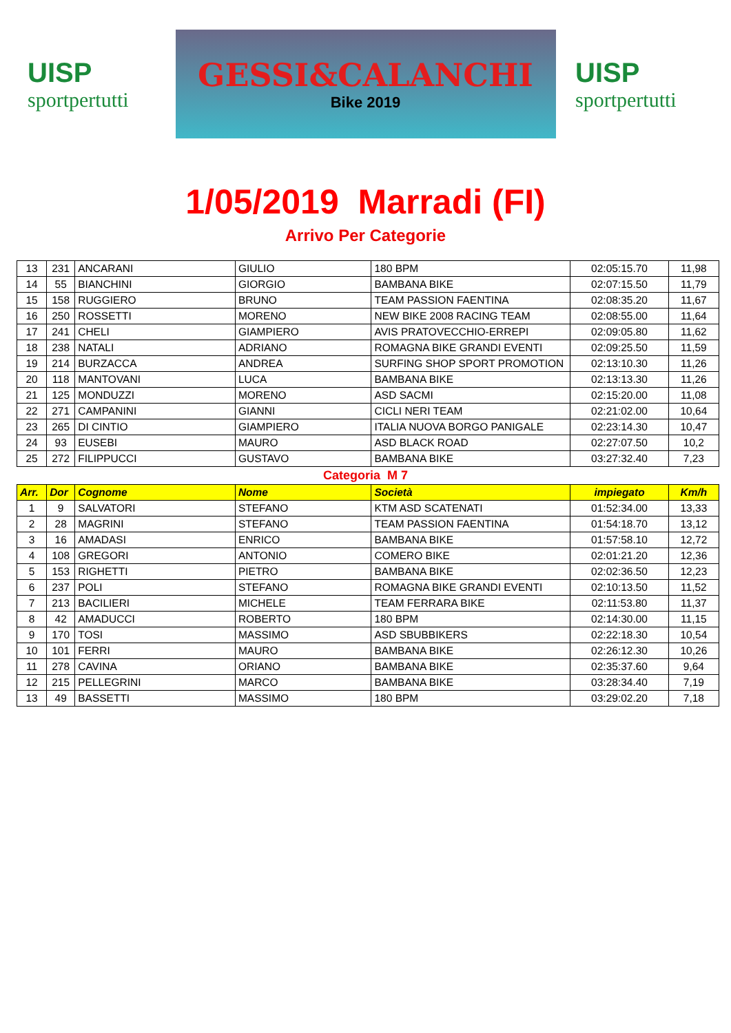UISP
sportpertutti
GESSI&CALANCHI
Bike 2019
UISP
sportpertutti
1/05/2019 Marradi (FI)
Arrivo Per Categorie
| 13 | 231 | ANCARANI | GIULIO | 180 BPM | 02:05:15.70 | 11,98 |
| 14 | 55 | BIANCHINI | GIORGIO | BAMBANA BIKE | 02:07:15.50 | 11,79 |
| 15 | 158 | RUGGIERO | BRUNO | TEAM PASSION FAENTINA | 02:08:35.20 | 11,67 |
| 16 | 250 | ROSSETTI | MORENO | NEW BIKE 2008 RACING TEAM | 02:08:55.00 | 11,64 |
| 17 | 241 | CHELI | GIAMPIERO | AVIS PRATOVECCHIO-ERREPI | 02:09:05.80 | 11,62 |
| 18 | 238 | NATALI | ADRIANO | ROMAGNA BIKE GRANDI EVENTI | 02:09:25.50 | 11,59 |
| 19 | 214 | BURZACCA | ANDREA | SURFING SHOP SPORT PROMOTION | 02:13:10.30 | 11,26 |
| 20 | 118 | MANTOVANI | LUCA | BAMBANA BIKE | 02:13:13.30 | 11,26 |
| 21 | 125 | MONDUZZI | MORENO | ASD SACMI | 02:15:20.00 | 11,08 |
| 22 | 271 | CAMPANINI | GIANNI | CICLI NERI TEAM | 02:21:02.00 | 10,64 |
| 23 | 265 | DI CINTIO | GIAMPIERO | ITALIA NUOVA BORGO PANIGALE | 02:23:14.30 | 10,47 |
| 24 | 93 | EUSEBI | MAURO | ASD BLACK ROAD | 02:27:07.50 | 10,2 |
| 25 | 272 | FILIPPUCCI | GUSTAVO | BAMBANA BIKE | 03:27:32.40 | 7,23 |
Categoria M 7
| Arr. | Dor | Cognome | Nome | Società | impiegato | Km/h |
| --- | --- | --- | --- | --- | --- | --- |
| 1 | 9 | SALVATORI | STEFANO | KTM ASD SCATENATI | 01:52:34.00 | 13,33 |
| 2 | 28 | MAGRINI | STEFANO | TEAM PASSION FAENTINA | 01:54:18.70 | 13,12 |
| 3 | 16 | AMADASI | ENRICO | BAMBANA BIKE | 01:57:58.10 | 12,72 |
| 4 | 108 | GREGORI | ANTONIO | COMERO BIKE | 02:01:21.20 | 12,36 |
| 5 | 153 | RIGHETTI | PIETRO | BAMBANA BIKE | 02:02:36.50 | 12,23 |
| 6 | 237 | POLI | STEFANO | ROMAGNA BIKE GRANDI EVENTI | 02:10:13.50 | 11,52 |
| 7 | 213 | BACILIERI | MICHELE | TEAM FERRARA BIKE | 02:11:53.80 | 11,37 |
| 8 | 42 | AMADUCCI | ROBERTO | 180 BPM | 02:14:30.00 | 11,15 |
| 9 | 170 | TOSI | MASSIMO | ASD SBUBBIKERS | 02:22:18.30 | 10,54 |
| 10 | 101 | FERRI | MAURO | BAMBANA BIKE | 02:26:12.30 | 10,26 |
| 11 | 278 | CAVINA | ORIANO | BAMBANA BIKE | 02:35:37.60 | 9,64 |
| 12 | 215 | PELLEGRINI | MARCO | BAMBANA BIKE | 03:28:34.40 | 7,19 |
| 13 | 49 | BASSETTI | MASSIMO | 180 BPM | 03:29:02.20 | 7,18 |